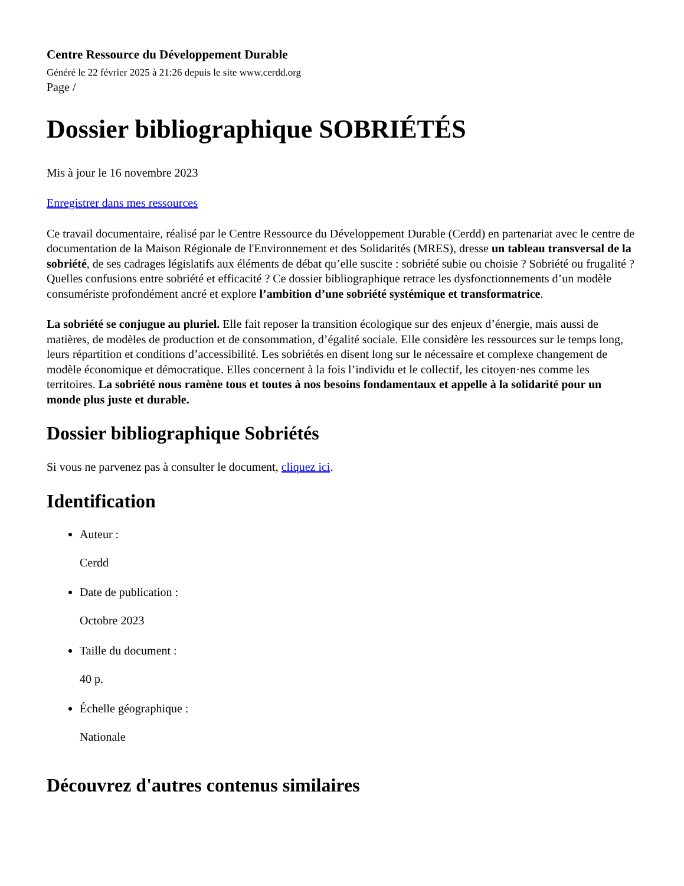Centre Ressource du Développement Durable
Généré le 22 février 2025 à 21:26 depuis le site www.cerdd.org
Page /
Dossier bibliographique SOBRIÉTÉS
Mis à jour le 16 novembre 2023
Enregistrer dans mes ressources
Ce travail documentaire, réalisé par le Centre Ressource du Développement Durable (Cerdd) en partenariat avec le centre de documentation de la Maison Régionale de l'Environnement et des Solidarités (MRES), dresse un tableau transversal de la sobriété, de ses cadrages législatifs aux éléments de débat qu’elle suscite : sobriété subie ou choisie ? Sobriété ou frugalité ? Quelles confusions entre sobriété et efficacité ? Ce dossier bibliographique retrace les dysfonctionnements d’un modèle consumériste profondément ancré et explore l’ambition d’une sobriété systémique et transformatrice.
La sobriété se conjugue au pluriel. Elle fait reposer la transition écologique sur des enjeux d’énergie, mais aussi de matières, de modèles de production et de consommation, d’égalité sociale. Elle considère les ressources sur le temps long, leurs répartition et conditions d’accessibilité. Les sobriétés en disent long sur le nécessaire et complexe changement de modèle économique et démocratique. Elles concernent à la fois l’individu et le collectif, les citoyen·nes comme les territoires. La sobriété nous ramène tous et toutes à nos besoins fondamentaux et appelle à la solidarité pour un monde plus juste et durable.
Dossier bibliographique Sobriétés
Si vous ne parvenez pas à consulter le document, cliquez ici.
Identification
Auteur :
Cerdd
Date de publication :
Octobre 2023
Taille du document :
40 p.
Échelle géographique :
Nationale
Découvrez d'autres contenus similaires